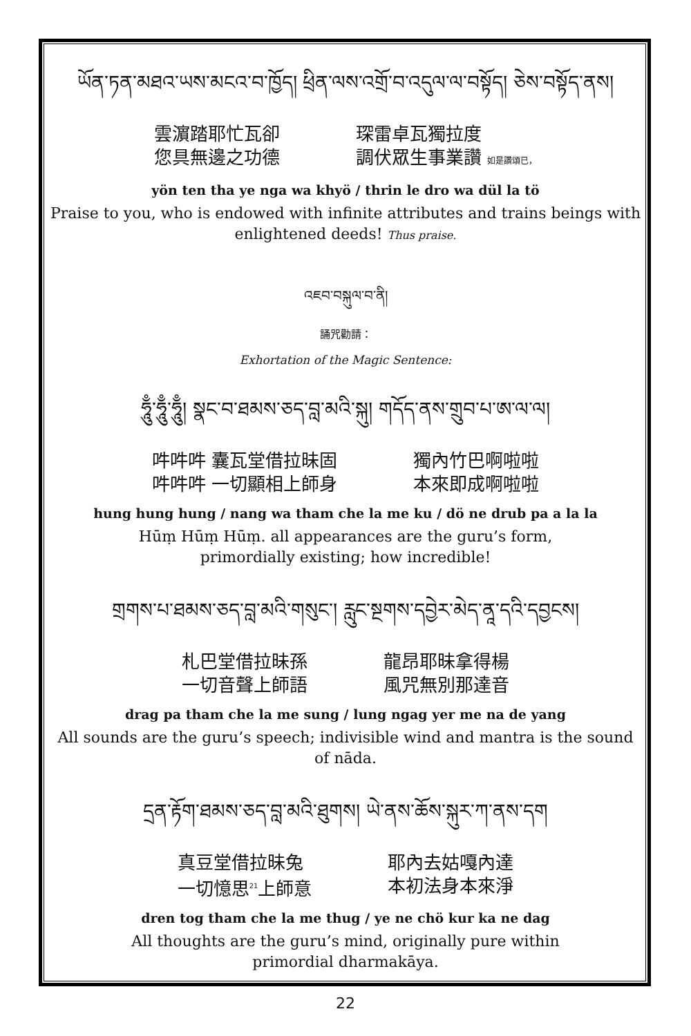ཡོན་ཏན་མཐའ་ཡས་མངའ་བ་ཁྱོད། ཕྲིན་ལས་འགྲོ་བ་འདུལ་ལ་བསྟོད། ཅེས་བསྟོད་ནས།
雲濵踏耶忙瓦卻
您具無邊之功德
琛雷卓瓦獨拉度
調伏眾生事業讚 如是讚頌已，
yön ten tha ye nga wa khyö / thrin le dro wa dül la tö
Praise to you, who is endowed with infinite attributes and trains beings with enlightened deeds! Thus praise.
འཇབ་བསྐུལ་བ་ནི།
誦咒勸請：
Exhortation of the Magic Sentence:
ཧཱུྃ་ཧཱུྃ་ཧཱུྃ། སྣང་བ་ཐམས་ཅད་བླ་མའི་སྐུ། གདོད་ནས་གྲུབ་པ་ཨ་ལ་ལ།
吽吽吽 囊瓦堂借拉昧固
吽吽吽 一切顯相上師身
獨內竹巴啊啦啦
本來即成啊啦啦
hung hung hung / nang wa tham che la me ku / dö ne drub pa a la la
Hūṃ Hūṃ Hūṃ. all appearances are the guru’s form,
primordially existing; how incredible!
གྲགས་པ་ཐམས་ཅད་བླ་མའི་གསུང་། རླུང་སྔགས་དབྱེར་མེད་ནཱ་དའི་དབྱངས།
札巴堂借拉昧孫
一切音聲上師語
龍昂耶昧拿得楊
風咒無別那達音
drag pa tham che la me sung / lung ngag yer me na de yang
All sounds are the guru’s speech; indivisible wind and mantra is the sound of nāda.
དྲན་རྟོག་ཐམས་ཅད་བླ་མའི་ཐུགས། ཡེ་ནས་ཆོས་སྐུར་ཀ་ནས་དག
真豆堂借拉昧兔
一切憶思<sup>21</sup>上師意
耶內去姑嘎內達
本初法身本來淨
dren tog tham che la me thug / ye ne chö kur ka ne dag
All thoughts are the guru’s mind, originally pure within
primordial dharmakāya.
22